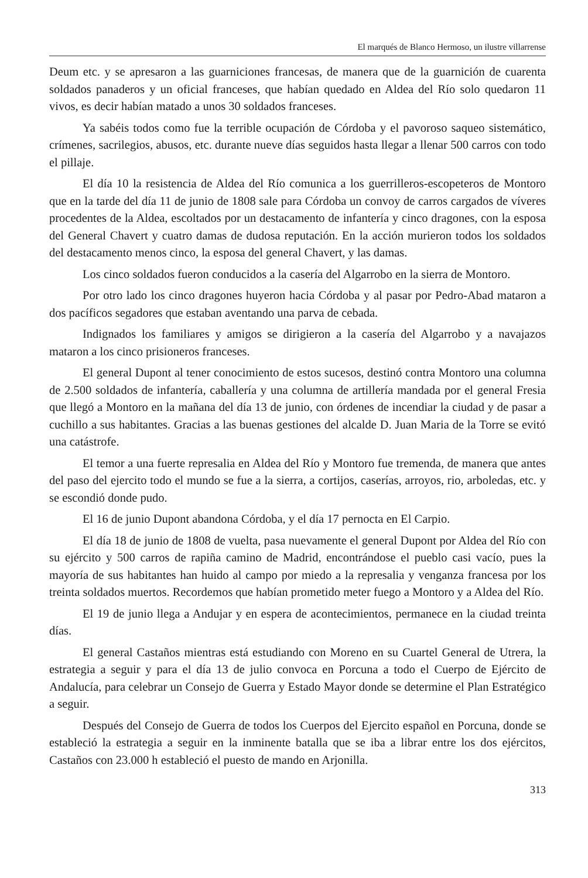El marqués de Blanco Hermoso, un ilustre villarrense
Deum etc. y se apresaron a las guarniciones francesas, de manera que de la guarnición de cuarenta soldados panaderos y un oficial franceses, que habían quedado en Aldea del Río solo quedaron 11 vivos, es decir habían matado a unos 30 soldados franceses.
Ya sabéis todos como fue la terrible ocupación de Córdoba y el pavoroso saqueo sistemático, crímenes, sacrilegios, abusos, etc. durante nueve días seguidos hasta llegar a llenar 500 carros con todo el pillaje.
El día 10 la resistencia de Aldea del Río comunica a los guerrilleros-escopeteros de Montoro que en la tarde del día 11 de junio de 1808 sale para Córdoba un convoy de carros cargados de víveres procedentes de la Aldea, escoltados por un destacamento de infantería y cinco dragones, con la esposa del General Chavert y cuatro damas de dudosa reputación. En la acción murieron todos los soldados del destacamento menos cinco, la esposa del general Chavert, y las damas.
Los cinco soldados fueron conducidos a la casería del Algarrobo en la sierra de Montoro.
Por otro lado los cinco dragones huyeron hacia Córdoba y al pasar por Pedro-Abad mataron a dos pacíficos segadores que estaban aventando una parva de cebada.
Indignados los familiares y amigos se dirigieron a la casería del Algarrobo y a navajazos mataron a los cinco prisioneros franceses.
El general Dupont al tener conocimiento de estos sucesos, destinó contra Montoro una columna de 2.500 soldados de infantería, caballería y una columna de artillería mandada por el general Fresia que llegó a Montoro en la mañana del día 13 de junio, con órdenes de incendiar la ciudad y de pasar a cuchillo a sus habitantes. Gracias a las buenas gestiones del alcalde D. Juan Maria de la Torre se evitó una catástrofe.
El temor a una fuerte represalia en Aldea del Río y Montoro fue tremenda, de manera que antes del paso del ejercito todo el mundo se fue a la sierra, a cortijos, caserías, arroyos, rio, arboledas, etc. y se escondió donde pudo.
El 16 de junio Dupont abandona Córdoba, y el día 17 pernocta en El Carpio.
El día 18 de junio de 1808 de vuelta, pasa nuevamente el general Dupont por Aldea del Río con su ejército y 500 carros de rapiña camino de Madrid, encontrándose el pueblo casi vacío, pues la mayoría de sus habitantes han huido al campo por miedo a la represalia y venganza francesa por los treinta soldados muertos. Recordemos que habían prometido meter fuego a Montoro y a Aldea del Río.
El 19 de junio llega a Andujar y en espera de acontecimientos, permanece en la ciudad treinta días.
El general Castaños mientras está estudiando con Moreno en su Cuartel General de Utrera, la estrategia a seguir y para el día 13 de julio convoca en Porcuna a todo el Cuerpo de Ejército de Andalucía, para celebrar un Consejo de Guerra y Estado Mayor donde se determine el Plan Estratégico a seguir.
Después del Consejo de Guerra de todos los Cuerpos del Ejercito español en Porcuna, donde se estableció la estrategia a seguir en la inminente batalla que se iba a librar entre los dos ejércitos, Castaños con 23.000 h estableció el puesto de mando en Arjonilla.
313